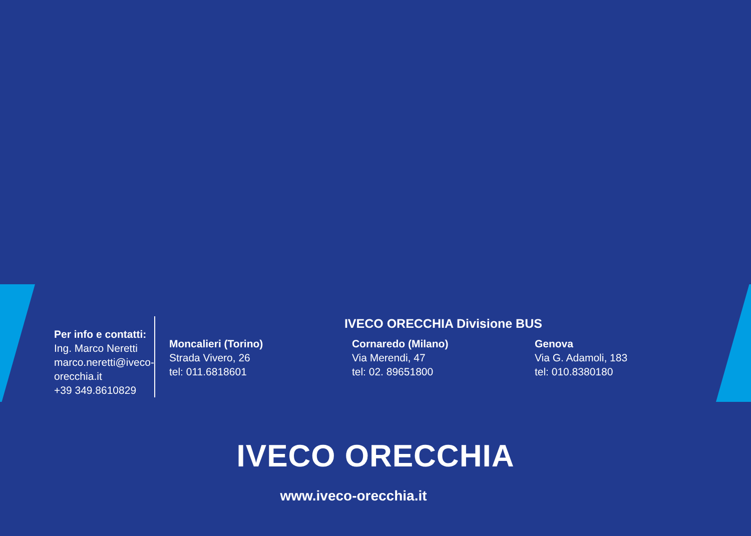Per info e contatti:
Ing. Marco Neretti
marco.neretti@iveco-orecchia.it
+39 349.8610829
IVECO ORECCHIA Divisione BUS
Moncalieri (Torino)
Strada Vivero, 26
tel: 011.6818601
Cornaredo (Milano)
Via Merendi, 47
tel: 02. 89651800
Genova
Via G. Adamoli, 183
tel: 010.8380180
IVECO ORECCHIA
www.iveco-orecchia.it